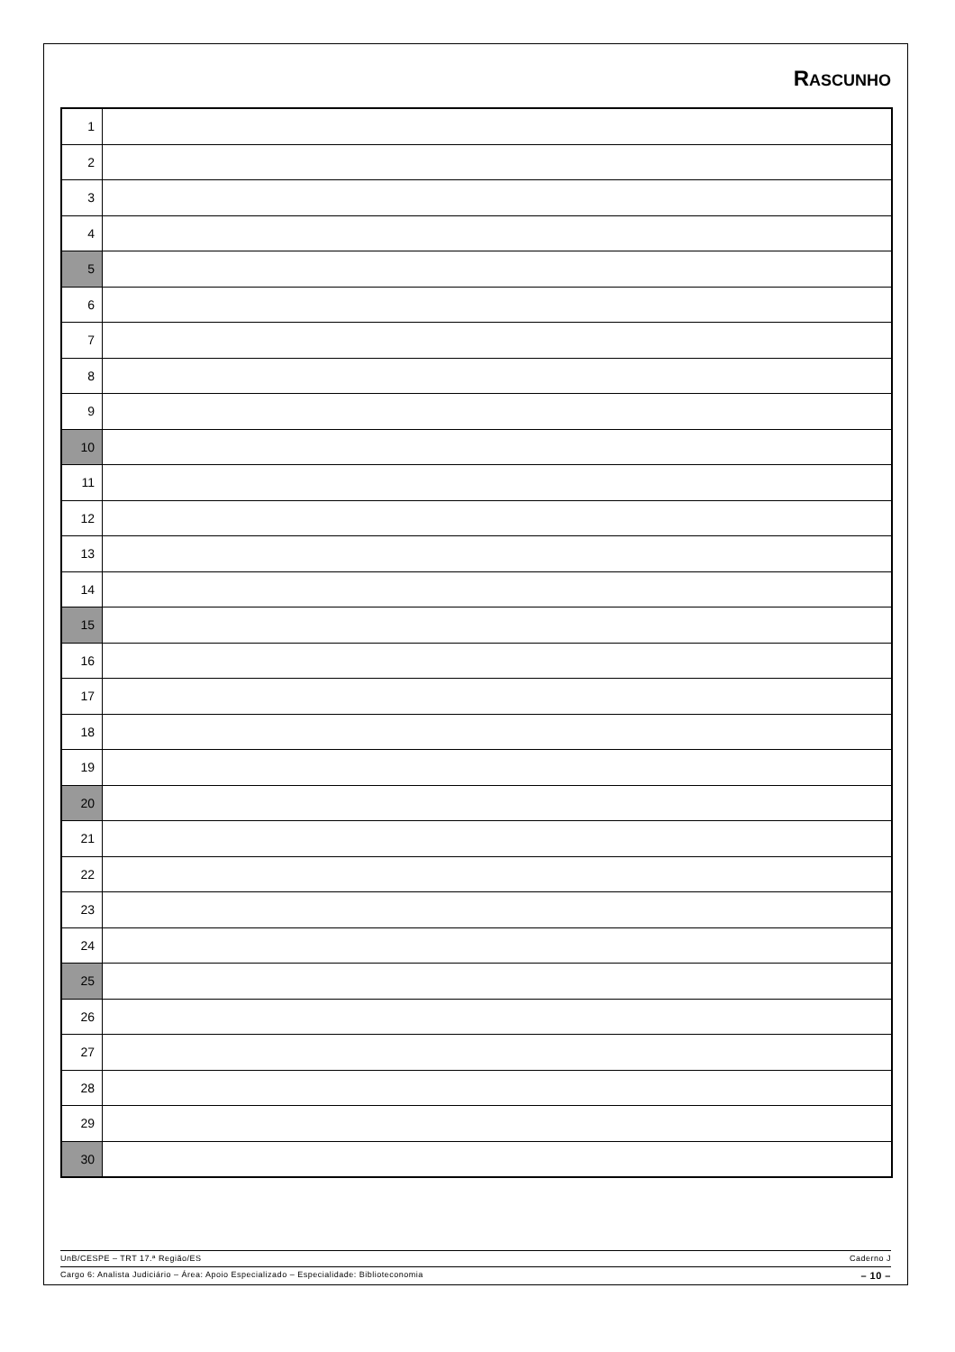RASCUNHO
| 1 | |
| 2 | |
| 3 | |
| 4 | |
| 5 | |
| 6 | |
| 7 | |
| 8 | |
| 9 | |
| 10 | |
| 11 | |
| 12 | |
| 13 | |
| 14 | |
| 15 | |
| 16 | |
| 17 | |
| 18 | |
| 19 | |
| 20 | |
| 21 | |
| 22 | |
| 23 | |
| 24 | |
| 25 | |
| 26 | |
| 27 | |
| 28 | |
| 29 | |
| 30 | |
UnB/CESPE – TRT 17.ª Região/ES Caderno J
Cargo 6: Analista Judiciário – Área: Apoio Especializado – Especialidade: Biblioteconomia – 10 –